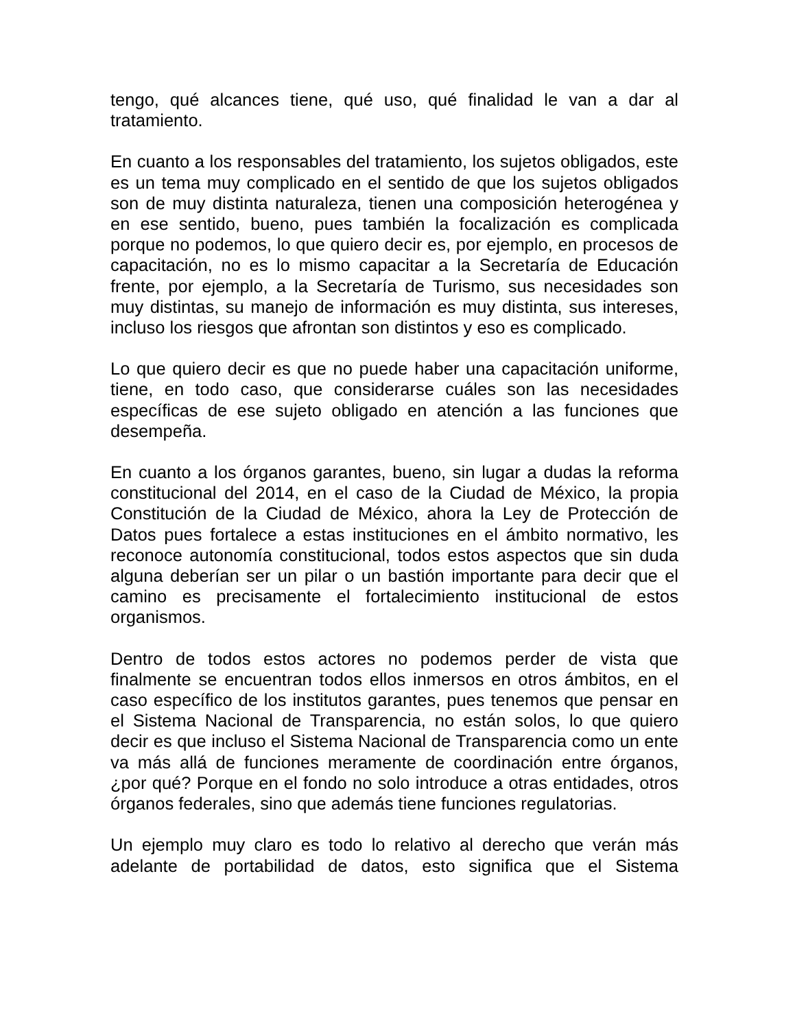tengo, qué alcances tiene, qué uso, qué finalidad le van a dar al tratamiento.
En cuanto a los responsables del tratamiento, los sujetos obligados, este es un tema muy complicado en el sentido de que los sujetos obligados son de muy distinta naturaleza, tienen una composición heterogénea y en ese sentido, bueno, pues también la focalización es complicada porque no podemos, lo que quiero decir es, por ejemplo, en procesos de capacitación, no es lo mismo capacitar a la Secretaría de Educación frente, por ejemplo, a la Secretaría de Turismo, sus necesidades son muy distintas, su manejo de información es muy distinta, sus intereses, incluso los riesgos que afrontan son distintos y eso es complicado.
Lo que quiero decir es que no puede haber una capacitación uniforme, tiene, en todo caso, que considerarse cuáles son las necesidades específicas de ese sujeto obligado en atención a las funciones que desempeña.
En cuanto a los órganos garantes, bueno, sin lugar a dudas la reforma constitucional del 2014, en el caso de la Ciudad de México, la propia Constitución de la Ciudad de México, ahora la Ley de Protección de Datos pues fortalece a estas instituciones en el ámbito normativo, les reconoce autonomía constitucional, todos estos aspectos que sin duda alguna deberían ser un pilar o un bastión importante para decir que el camino es precisamente el fortalecimiento institucional de estos organismos.
Dentro de todos estos actores no podemos perder de vista que finalmente se encuentran todos ellos inmersos en otros ámbitos, en el caso específico de los institutos garantes, pues tenemos que pensar en el Sistema Nacional de Transparencia, no están solos, lo que quiero decir es que incluso el Sistema Nacional de Transparencia como un ente va más allá de funciones meramente de coordinación entre órganos, ¿por qué? Porque en el fondo no solo introduce a otras entidades, otros órganos federales, sino que además tiene funciones regulatorias.
Un ejemplo muy claro es todo lo relativo al derecho que verán más adelante de portabilidad de datos, esto significa que el Sistema